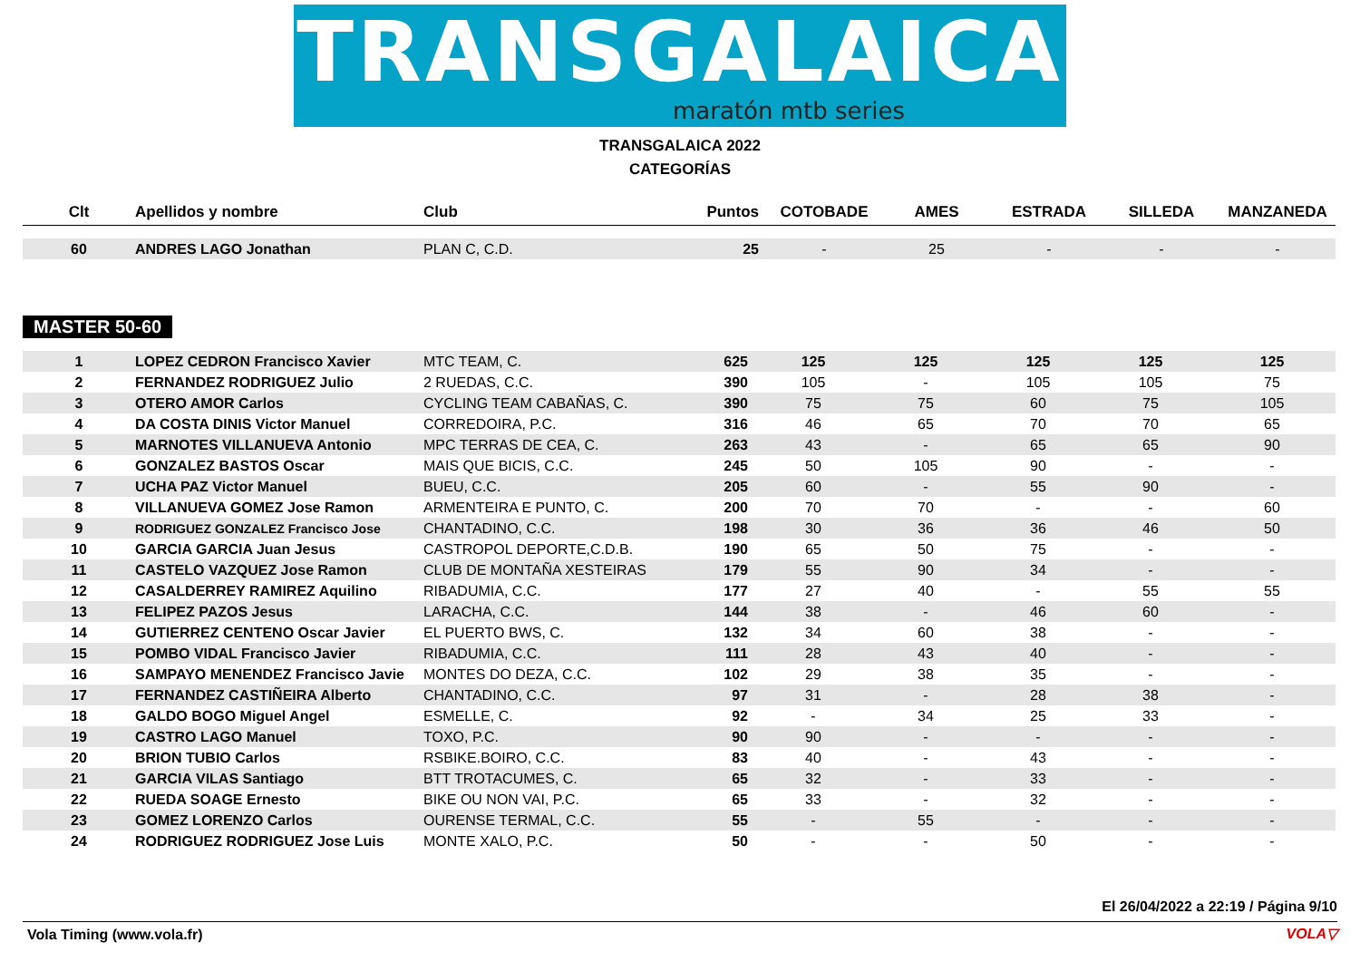TRANSGALAICA
maratón mtb series
TRANSGALAICA 2022
CATEGORÍAS
| Clt | Apellidos y nombre | Club | Puntos | COTOBADE | AMES | ESTRADA | SILLEDA | MANZANEDA |
| --- | --- | --- | --- | --- | --- | --- | --- | --- |
| 60 | ANDRES LAGO Jonathan | PLAN C, C.D. | 25 | - | 25 | - | - | - |
MASTER 50-60
| 1 | LOPEZ CEDRON Francisco Xavier | MTC TEAM, C. | 625 | 125 | 125 | 125 | 125 | 125 |
| 2 | FERNANDEZ RODRIGUEZ Julio | 2 RUEDAS, C.C. | 390 | 105 | - | 105 | 105 | 75 |
| 3 | OTERO AMOR Carlos | CYCLING TEAM CABAÑAS, C. | 390 | 75 | 75 | 60 | 75 | 105 |
| 4 | DA COSTA DINIS Victor Manuel | CORREDOIRA, P.C. | 316 | 46 | 65 | 70 | 70 | 65 |
| 5 | MARNOTES VILLANUEVA Antonio | MPC TERRAS DE CEA, C. | 263 | 43 | - | 65 | 65 | 90 |
| 6 | GONZALEZ BASTOS Oscar | MAIS QUE BICIS, C.C. | 245 | 50 | 105 | 90 | - | - |
| 7 | UCHA PAZ Victor Manuel | BUEU, C.C. | 205 | 60 | - | 55 | 90 | - |
| 8 | VILLANUEVA GOMEZ Jose Ramon | ARMENTEIRA E PUNTO, C. | 200 | 70 | 70 | - | - | 60 |
| 9 | RODRIGUEZ GONZALEZ Francisco Jose | CHANTADINO, C.C. | 198 | 30 | 36 | 36 | 46 | 50 |
| 10 | GARCIA GARCIA Juan Jesus | CASTROPOL DEPORTE,C.D.B. | 190 | 65 | 50 | 75 | - | - |
| 11 | CASTELO VAZQUEZ Jose Ramon | CLUB DE MONTAÑA XESTEIRAS | 179 | 55 | 90 | 34 | - | - |
| 12 | CASALDERREY RAMIREZ Aquilino | RIBADUMIA, C.C. | 177 | 27 | 40 | - | 55 | 55 |
| 13 | FELIPEZ PAZOS Jesus | LARACHA, C.C. | 144 | 38 | - | 46 | 60 | - |
| 14 | GUTIERREZ CENTENO Oscar Javier | EL PUERTO BWS, C. | 132 | 34 | 60 | 38 | - | - |
| 15 | POMBO VIDAL Francisco Javier | RIBADUMIA, C.C. | 111 | 28 | 43 | 40 | - | - |
| 16 | SAMPAYO MENENDEZ Francisco Javie | MONTES DO DEZA, C.C. | 102 | 29 | 38 | 35 | - | - |
| 17 | FERNANDEZ CASTIÑEIRA Alberto | CHANTADINO, C.C. | 97 | 31 | - | 28 | 38 | - |
| 18 | GALDO BOGO Miguel Angel | ESMELLE, C. | 92 | - | 34 | 25 | 33 | - |
| 19 | CASTRO LAGO Manuel | TOXO, P.C. | 90 | 90 | - | - | - | - |
| 20 | BRION TUBIO Carlos | RSBIKE.BOIRO, C.C. | 83 | 40 | - | 43 | - | - |
| 21 | GARCIA VILAS Santiago | BTT TROTACUMES, C. | 65 | 32 | - | 33 | - | - |
| 22 | RUEDA SOAGE Ernesto | BIKE OU NON VAI, P.C. | 65 | 33 | - | 32 | - | - |
| 23 | GOMEZ LORENZO Carlos | OURENSE TERMAL, C.C. | 55 | - | 55 | - | - | - |
| 24 | RODRIGUEZ RODRIGUEZ Jose Luis | MONTE XALO, P.C. | 50 | - | - | 50 | - | - |
El 26/04/2022 a 22:19 / Página 9/10
Vola Timing (www.vola.fr) VOLA▽